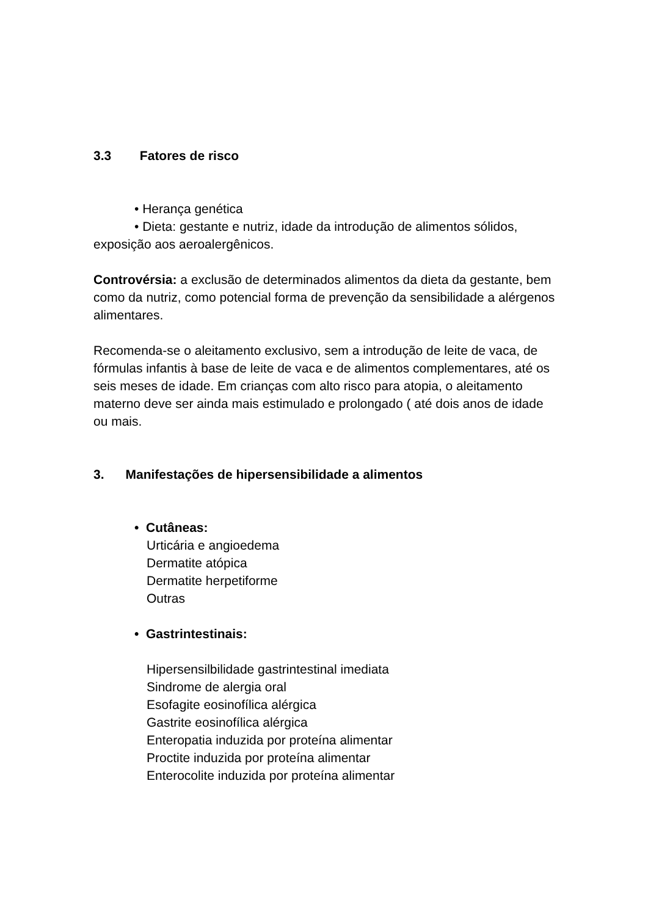3.3 Fatores de risco
• Herança genética
• Dieta: gestante e nutriz, idade da introdução de alimentos sólidos, exposição aos aeroalergênicos.
Controvérsia: a exclusão de determinados alimentos da dieta da gestante, bem como da nutriz, como potencial forma de prevenção da sensibilidade a alérgenos alimentares.
Recomenda-se o aleitamento exclusivo, sem a introdução de leite de vaca, de fórmulas infantis à base de leite de vaca e de alimentos complementares, até os seis meses de idade. Em crianças com alto risco para atopia, o aleitamento materno deve ser ainda mais estimulado e prolongado ( até dois anos de idade ou mais.
3. Manifestações de hipersensibilidade a alimentos
• Cutâneas:
Urticária e angioedema
Dermatite atópica
Dermatite herpetiforme
Outras
• Gastrintestinais:
Hipersensilbilidade gastrintestinal imediata
Sindrome de alergia oral
Esofagite eosinofílica alérgica
Gastrite eosinofílica alérgica
Enteropatia induzida por proteína alimentar
Proctite induzida por proteína alimentar
Enterocolite induzida por proteína alimentar